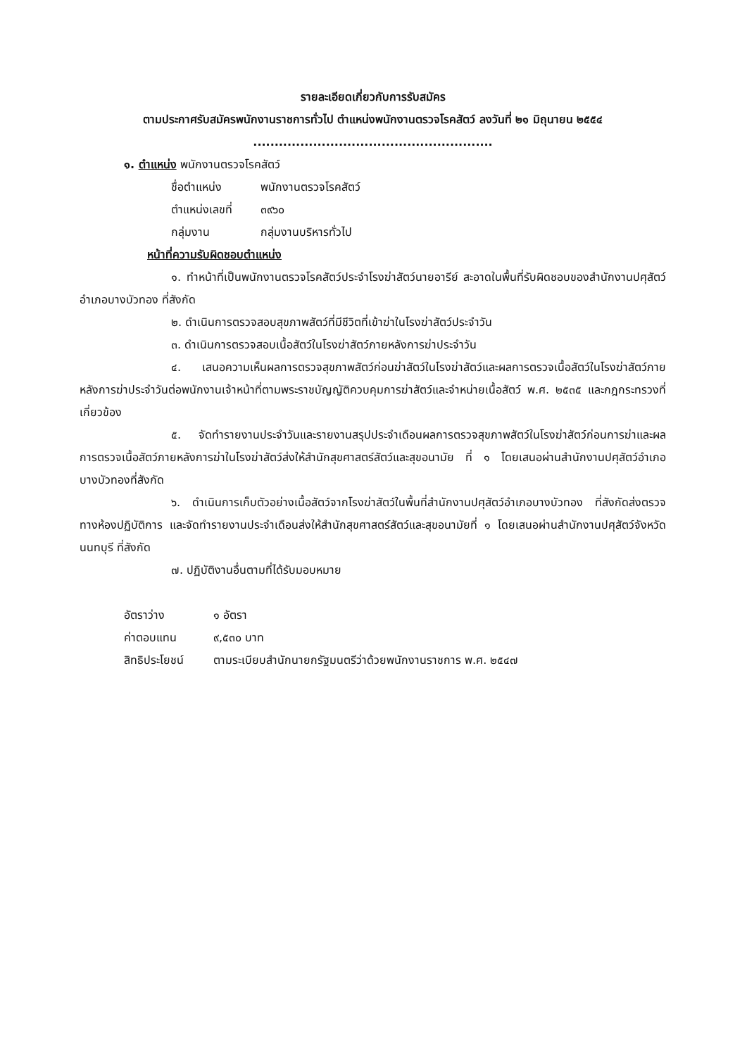รายละเอียดเกี่ยวกับการรับสมัคร
ตามประกาศรับสมัครพนักงานราชการทั่วไป ตำแหน่งพนักงานตรวจโรคสัตว์ ลงวันที่ ๒๑ มิถุนายน ๒๕๕๔
........................................................
๑. ตำแหน่ง พนักงานตรวจโรคสัตว์
ชื่อตำแหน่ง พนักงานตรวจโรคสัตว์
ตำแหน่งเลขที่ ๓๙๖๐
กลุ่มงาน กลุ่มงานบริหารทั่วไป
หน้าที่ความรับผิดชอบตำแหน่ง
๑. ทำหน้าที่เป็นพนักงานตรวจโรคสัตว์ประจำโรงฆ่าสัตว์นายอารีย์ สะอาดในพื้นที่รับผิดชอบของสำนักงานปศุสัตว์อำเภอบางบัวทอง ที่สังกัด
๒. ดำเนินการตรวจสอบสุขภาพสัตว์ที่มีชีวิตที่เข้าฆ่าในโรงฆ่าสัตว์ประจำวัน
๓. ดำเนินการตรวจสอบเนื้อสัตว์ในโรงฆ่าสัตว์ภายหลังการฆ่าประจำวัน
๔. เสนอความเห็นผลการตรวจสุขภาพสัตว์ก่อนฆ่าสัตว์ในโรงฆ่าสัตว์และผลการตรวจเนื้อสัตว์ในโรงฆ่าสัตว์ภายหลังการฆ่าประจำวันต่อพนักงานเจ้าหน้าที่ตามพระราชบัญญัติควบคุมการฆ่าสัตว์และจำหน่ายเนื้อสัตว์ พ.ศ. ๒๕๓๕ และกฎกระทรวงที่เกี่ยวข้อง
๕. จัดทำรายงานประจำวันและรายงานสรุปประจำเดือนผลการตรวจสุขภาพสัตว์ในโรงฆ่าสัตว์ก่อนการฆ่าและผลการตรวจเนื้อสัตว์ภายหลังการฆ่าในโรงฆ่าสัตว์ส่งให้สำนักสุขศาสตร์สัตว์และสุขอนามัย ที่ ๑ โดยเสนอผ่านสำนักงานปศุสัตว์อำเภอบางบัวทองที่สังกัด
๖. ดำเนินการเก็บตัวอย่างเนื้อสัตว์จากโรงฆ่าสัตว์ในพื้นที่สำนักงานปศุสัตว์อำเภอบางบัวทอง ที่สังกัดส่งตรวจทางห้องปฏิบัติการ และจัดทำรายงานประจำเดือนส่งให้สำนักสุขศาสตร์สัตว์และสุขอนามัยที่ ๑ โดยเสนอผ่านสำนักงานปศุสัตว์จังหวัดนนทบุรี ที่สังกัด
๗. ปฏิบัติงานอื่นตามที่ได้รับมอบหมาย
อัตราว่าง ๑ อัตรา
ค่าตอบแทน ๙,๕๓๐ บาท
สิทธิประโยชน์ ตามระเบียบสำนักนายกรัฐมนตรีว่าด้วยพนักงานราชการ พ.ศ. ๒๕๔๗